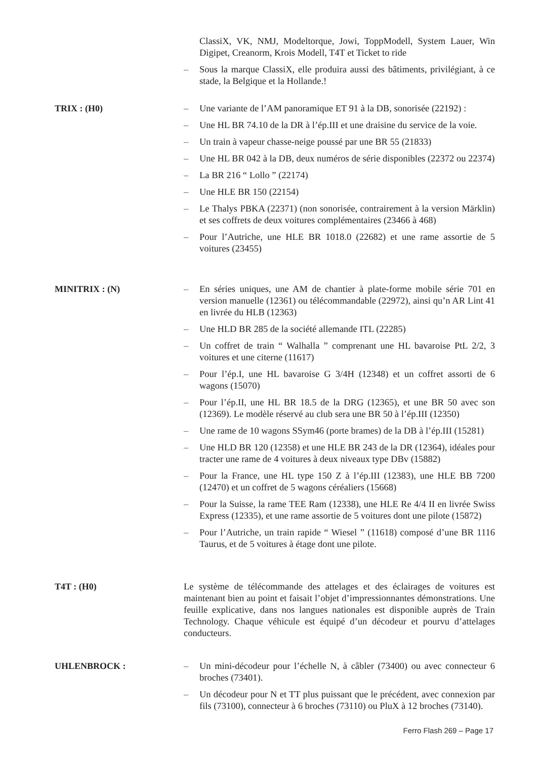ClassiX, VK, NMJ, Modeltorque, Jowi, ToppModell, System Lauer, Win Digipet, Creanorm, Krois Modell, T4T et Ticket to ride
– Sous la marque ClassiX, elle produira aussi des bâtiments, privilégiant, à ce stade, la Belgique et la Hollande.!
TRIX : (H0) – Une variante de l’AM panoramique ET 91 à la DB, sonorisée (22192) :
– Une HL BR 74.10 de la DR à l’ép.III et une draisine du service de la voie.
– Un train à vapeur chasse-neige poussé par une BR 55 (21833)
– Une HL BR 042 à la DB, deux numéros de série disponibles (22372 ou 22374)
– La BR 216 “ Lollo ” (22174)
– Une HLE BR 150 (22154)
– Le Thalys PBKA (22371) (non sonorisée, contrairement à la version Märklin) et ses coffrets de deux voitures complémentaires (23466 à 468)
– Pour l’Autriche, une HLE BR 1018.0 (22682) et une rame assortie de 5 voitures (23455)
MINITRIX : (N) – En séries uniques, une AM de chantier à plate-forme mobile série 701 en version manuelle (12361) ou télécommandable (22972), ainsi qu’n AR Lint 41 en livrée du HLB (12363)
– Une HLD BR 285 de la société allemande ITL (22285)
– Un coffret de train “ Walhalla ” comprenant une HL bavaroise PtL 2/2, 3 voitures et une citerne (11617)
– Pour l’ép.I, une HL bavaroise G 3/4H (12348) et un coffret assorti de 6 wagons (15070)
– Pour l’ép.II, une HL BR 18.5 de la DRG (12365), et une BR 50 avec son (12369). Le modèle réservé au club sera une BR 50 à l’ép.III (12350)
– Une rame de 10 wagons SSym46 (porte brames) de la DB à l’ép.III (15281)
– Une HLD BR 120 (12358) et une HLE BR 243 de la DR (12364), idéales pour tracter une rame de 4 voitures à deux niveaux type DBv (15882)
– Pour la France, une HL type 150 Z à l’ép.III (12383), une HLE BB 7200 (12470) et un coffret de 5 wagons céréaliers (15668)
– Pour la Suisse, la rame TEE Ram (12338), une HLE Re 4/4 II en livrée Swiss Express (12335), et une rame assortie de 5 voitures dont une pilote (15872)
– Pour l’Autriche, un train rapide “ Wiesel ” (11618) composé d’une BR 1116 Taurus, et de 5 voitures à étage dont une pilote.
T4T : (H0) Le système de télécommande des attelages et des éclairages de voitures est maintenant bien au point et faisait l’objet d’impressionnantes démonstrations. Une feuille explicative, dans nos langues nationales est disponible auprès de Train Technology. Chaque véhicule est équipé d’un décodeur et pourvu d’attelages conducteurs.
UHLENBROCK : – Un mini-décodeur pour l’échelle N, à câbler (73400) ou avec connecteur 6 broches (73401).
– Un décodeur pour N et TT plus puissant que le précédent, avec connexion par fils (73100), connecteur à 6 broches (73110) ou PluX à 12 broches (73140).
Ferro Flash 269 – Page 17